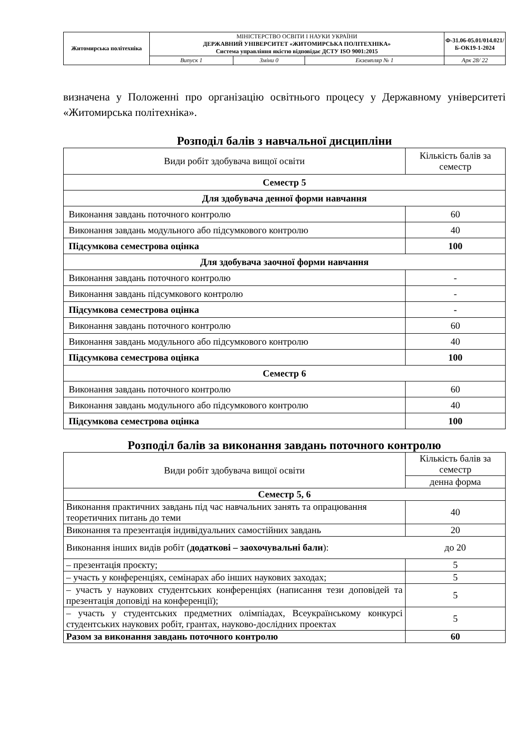| Житомирська політехніка | МІНІСТЕРСТВО ОСВІТИ І НАУКИ УКРАЇНИ ДЕРЖАВНИЙ УНІВЕРСИТЕТ «ЖИТОМИРСЬКА ПОЛІТЕХНІКА» Система управління якістю відповідає ДСТУ ISO 9001:2015 | | | Ф-31.06-05.01/014.021/Б-ОК19-1-2024 |
| | Випуск 1 | Зміни 0 | Екземпляр № 1 | Арк 28/ 22 |
визначена у Положенні про організацію освітнього процесу у Державному університеті «Житомирська політехніка».
Розподіл балів з навчальної дисципліни
| Види робіт здобувача вищої освіти | Кількість балів за семестр |
| Семестр 5 | |
| Для здобувача денної форми навчання | |
| Виконання завдань поточного контролю | 60 |
| Виконання завдань модульного або підсумкового контролю | 40 |
| Підсумкова семестрова оцінка | 100 |
| Для здобувача заочної форми навчання | |
| Виконання завдань поточного контролю | - |
| Виконання завдань підсумкового контролю | - |
| Підсумкова семестрова оцінка | - |
| Виконання завдань поточного контролю | 60 |
| Виконання завдань модульного або підсумкового контролю | 40 |
| Підсумкова семестрова оцінка | 100 |
| Семестр 6 | |
| Виконання завдань поточного контролю | 60 |
| Виконання завдань модульного або підсумкового контролю | 40 |
| Підсумкова семестрова оцінка | 100 |
Розподіл балів за виконання завдань поточного контролю
| Види робіт здобувача вищої освіти | Кількість балів за семестр |
| | денна форма |
| Семестр 5, 6 | |
| Виконання практичних завдань під час навчальних занять та опрацювання теоретичних питань до теми | 40 |
| Виконання та презентація індивідуальних самостійних завдань | 20 |
| Виконання інших видів робіт ( додаткові – заохочувальні бали ): | до 20 |
| – презентація проєкту; | 5 |
| – участь у конференціях, семінарах або інших наукових заходах; | 5 |
| – участь у наукових студентських конференціях (написання тези доповідей та презентація доповіді на конференції); | 5 |
| – участь у студентських предметних олімпіадах, Всеукраїнському конкурсі студентських наукових робіт, грантах, науково-дослідних проектах | 5 |
| Разом за виконання завдань поточного контролю | 60 |